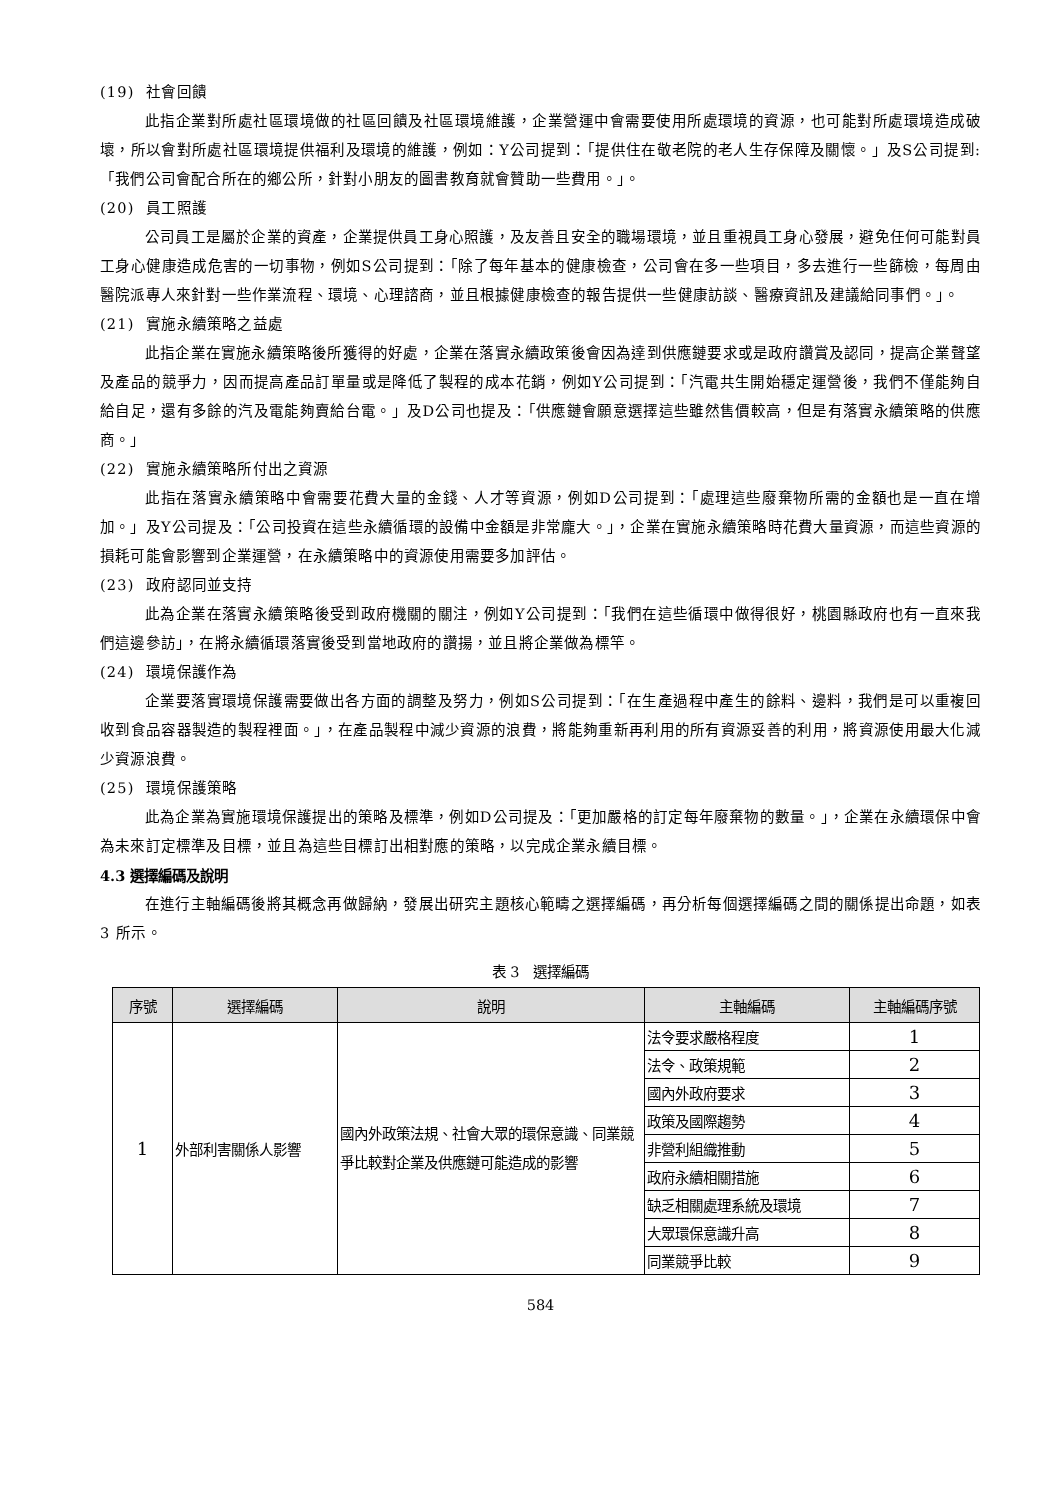(19) 社會回饋
此指企業對所處社區環境做的社區回饋及社區環境維護，企業營運中會需要使用所處環境的資源，也可能對所處環境造成破壞，所以會對所處社區環境提供福利及環境的維護，例如：Y公司提到：「提供住在敬老院的老人生存保障及關懷。」及S公司提到:「我們公司會配合所在的鄉公所，針對小朋友的圖書教育就會贊助一些費用。」。
(20) 員工照護
公司員工是屬於企業的資產，企業提供員工身心照護，及友善且安全的職場環境，並且重視員工身心發展，避免任何可能對員工身心健康造成危害的一切事物，例如S公司提到：「除了每年基本的健康檢查，公司會在多一些項目，多去進行一些篩檢，每周由醫院派專人來針對一些作業流程、環境、心理諮商，並且根據健康檢查的報告提供一些健康訪談、醫療資訊及建議給同事們。」。
(21) 實施永續策略之益處
此指企業在實施永續策略後所獲得的好處，企業在落實永續政策後會因為達到供應鏈要求或是政府讚賞及認同，提高企業聲望及產品的競爭力，因而提高產品訂單量或是降低了製程的成本花銷，例如Y公司提到：「汽電共生開始穩定運營後，我們不僅能夠自給自足，還有多餘的汽及電能夠賣給台電。」及D公司也提及：「供應鏈會願意選擇這些雖然售價較高，但是有落實永續策略的供應商。」
(22) 實施永續策略所付出之資源
此指在落實永續策略中會需要花費大量的金錢、人才等資源，例如D公司提到：「處理這些廢棄物所需的金額也是一直在增加。」及Y公司提及：「公司投資在這些永續循環的設備中金額是非常龐大。」，企業在實施永續策略時花費大量資源，而這些資源的損耗可能會影響到企業運營，在永續策略中的資源使用需要多加評估。
(23) 政府認同並支持
此為企業在落實永續策略後受到政府機關的關注，例如Y公司提到：「我們在這些循環中做得很好，桃園縣政府也有一直來我們這邊參訪」，在將永續循環落實後受到當地政府的讚揚，並且將企業做為標竿。
(24) 環境保護作為
企業要落實環境保護需要做出各方面的調整及努力，例如S公司提到：「在生產過程中產生的餘料、邊料，我們是可以重複回收到食品容器製造的製程裡面。」，在產品製程中減少資源的浪費，將能夠重新再利用的所有資源妥善的利用，將資源使用最大化減少資源浪費。
(25) 環境保護策略
此為企業為實施環境保護提出的策略及標準，例如D公司提及：「更加嚴格的訂定每年廢棄物的數量。」，企業在永續環保中會為未來訂定標準及目標，並且為這些目標訂出相對應的策略，以完成企業永續目標。
4.3 選擇編碼及說明
在進行主軸編碼後將其概念再做歸納，發展出研究主題核心範疇之選擇編碼，再分析每個選擇編碼之間的關係提出命題，如表 3 所示。
表 3　選擇編碼
| 序號 | 選擇編碼 | 說明 | 主軸編碼 | 主軸編碼序號 |
| --- | --- | --- | --- | --- |
| 1 | 外部利害關係人影響 | 國內外政策法規、社會大眾的環保意識、同業競爭比較對企業及供應鏈可能造成的影響 | 法令要求嚴格程度 | 1 |
| | | | 法令、政策規範 | 2 |
| | | | 國內外政府要求 | 3 |
| | | | 政策及國際趨勢 | 4 |
| | | | 非營利組織推動 | 5 |
| | | | 政府永續相關措施 | 6 |
| | | | 缺乏相關處理系統及環境 | 7 |
| | | | 大眾環保意識升高 | 8 |
| | | | 同業競爭比較 | 9 |
584